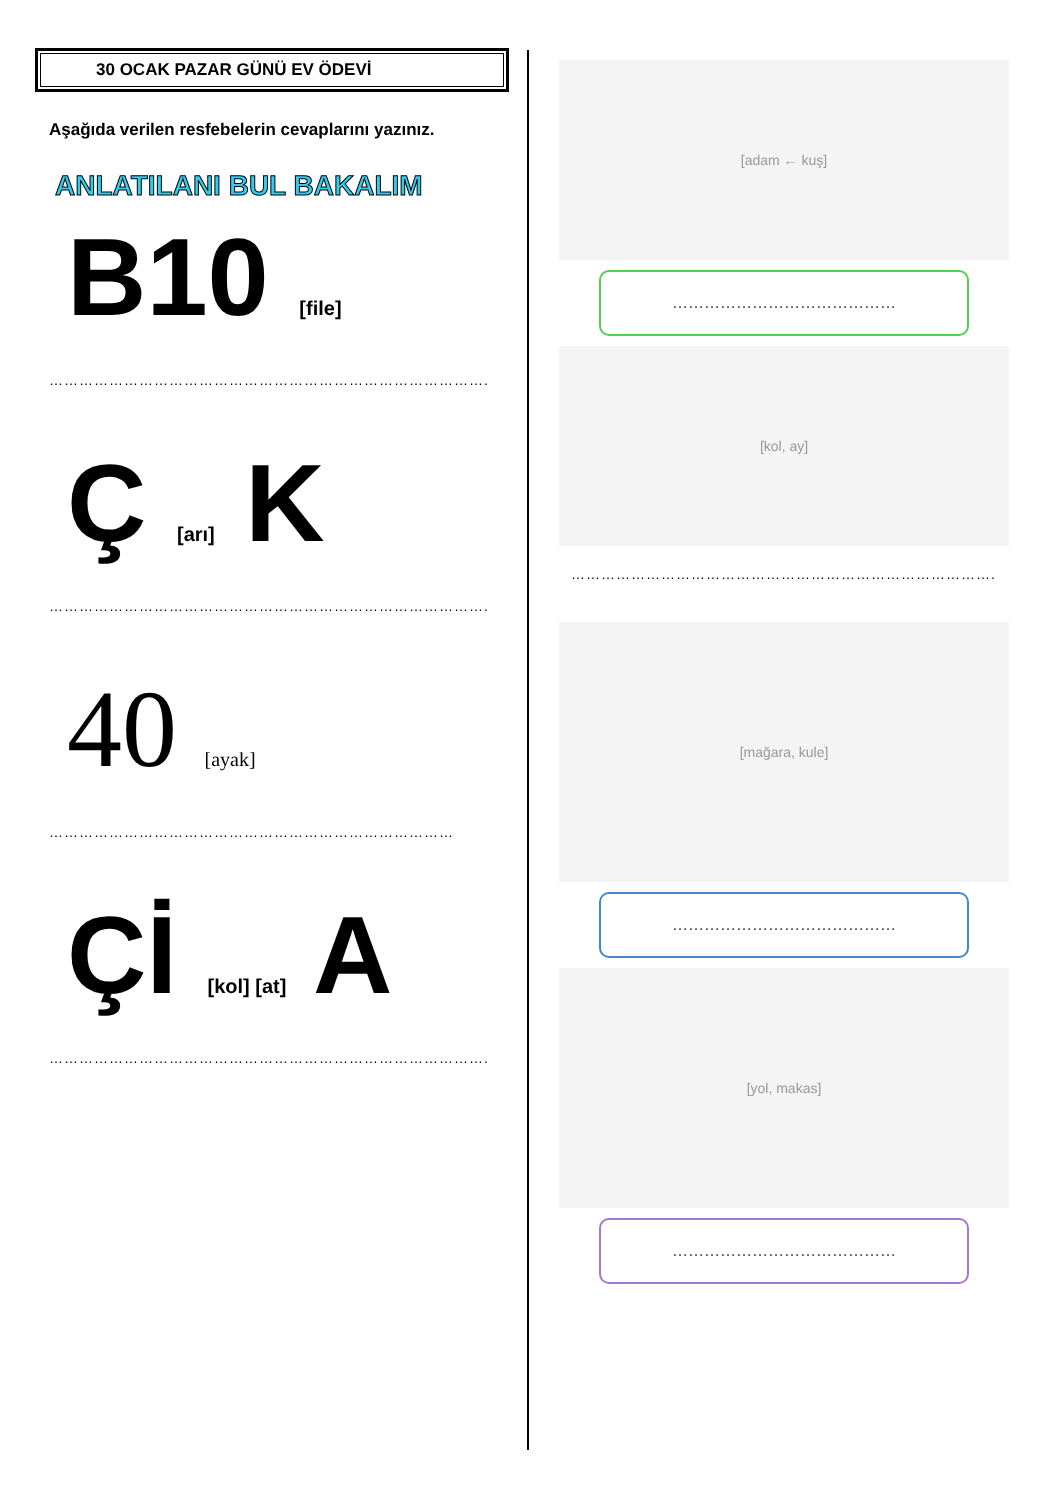30 OCAK PAZAR GÜNÜ EV ÖDEVİ
Aşağıda verilen resfebelerin cevaplarını yazınız.
ANLATILANI BUL BAKALIM
B10 [file]
…………………………………………………………………………….
Ç [arı] K
…………………………………………………………………………….
40 [ayak]
………………………………………………………………………
Çİ [kol] [at] A
…………………………………………………………………………….
[adam ← kuş]
……………………………………
[kol, ay]
………………………………………………………………………….
[mağara, kule]
……………………………………
[yol, makas]
……………………………………